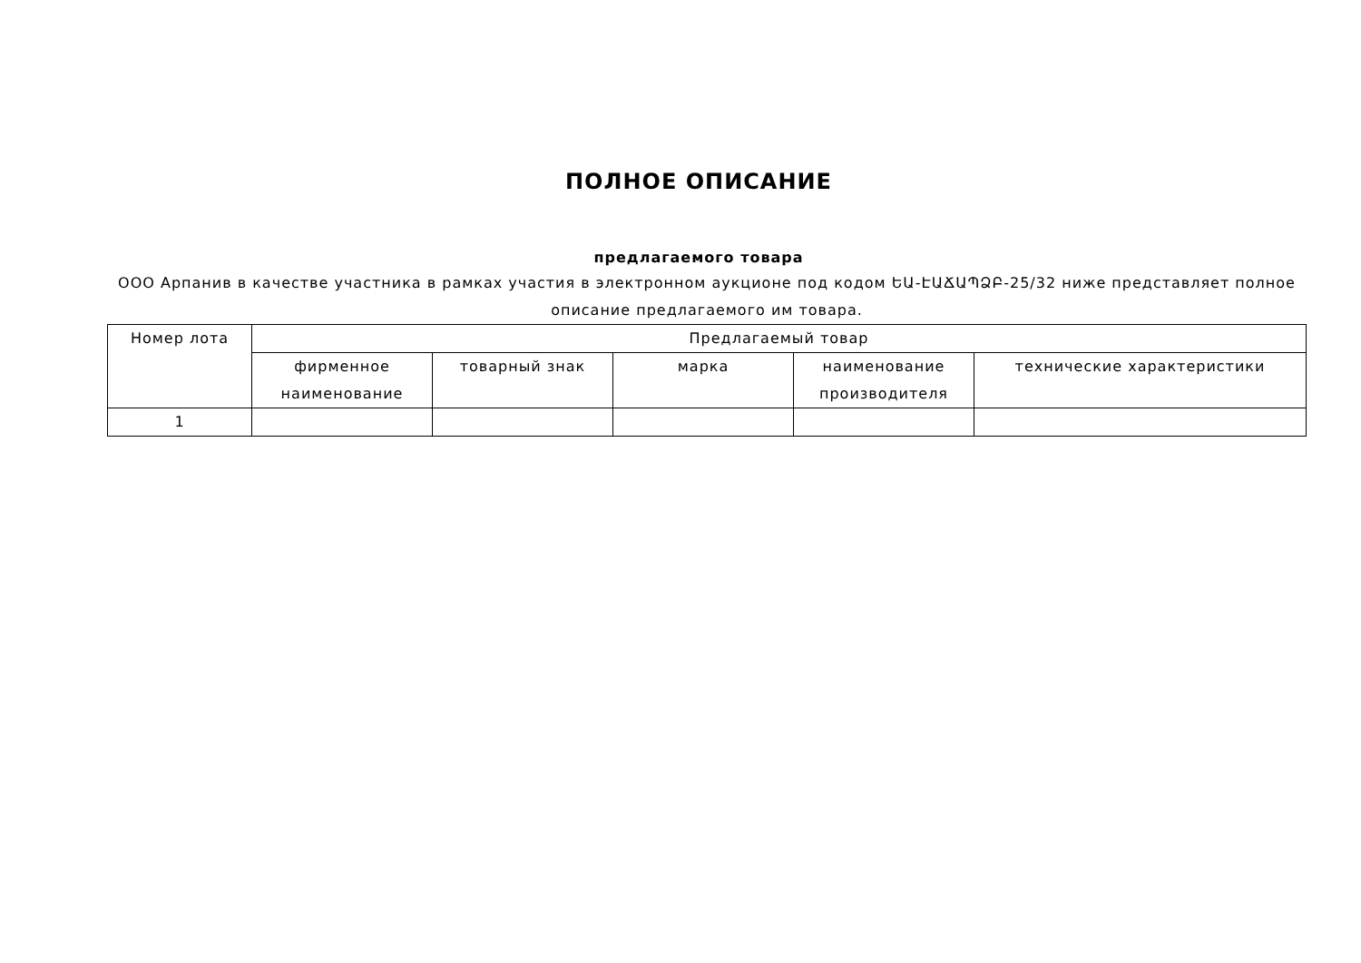ПОЛНОЕ ОПИСАНИЕ
предлагаемого товара
ООО Арпанив в качестве участника в рамках участия в электронном аукционе под кодом ԵԱ-ԷԱՃԱՊՁԲ-25/32 ниже представляет полное описание предлагаемого им товара.
| Номер лота | Предлагаемый товар | | | | |
| --- | --- | --- | --- | --- | --- |
| | фирменное наименование | товарный знак | марка | наименование производителя | технические характеристики |
| 1 | | | | | |